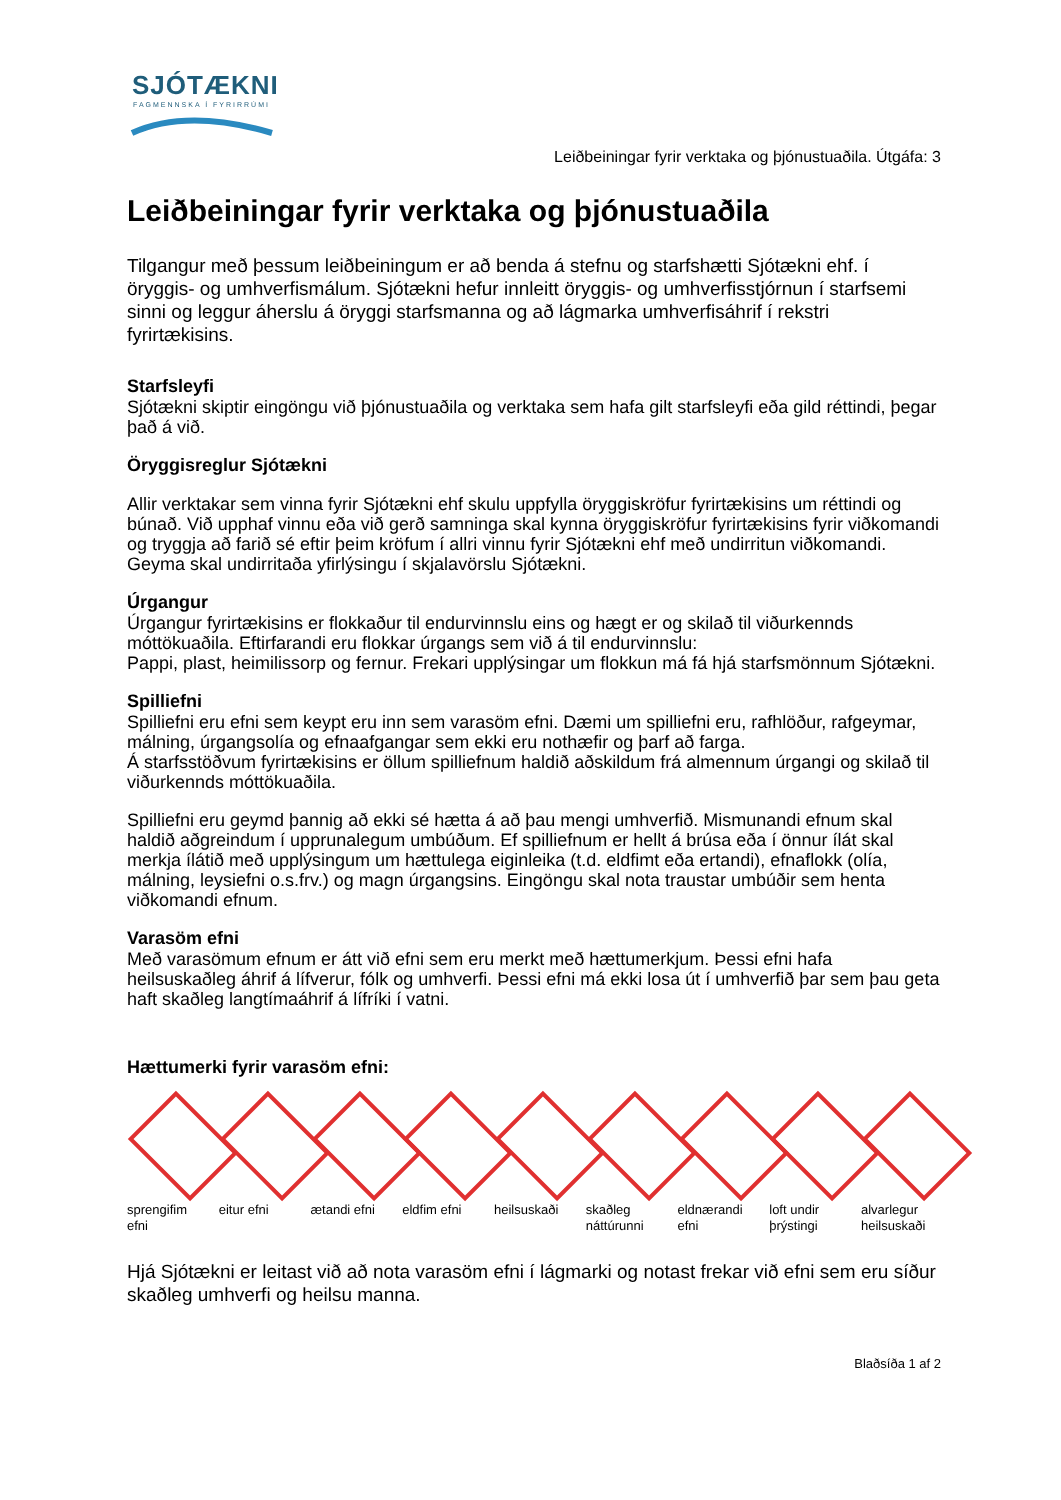SJÓTÆKNI
FAGMENNSKA Í FYRIRRÚMI
Leiðbeiningar fyrir verktaka og þjónustuaðila. Útgáfa: 3
Leiðbeiningar fyrir verktaka og þjónustuaðila
Tilgangur með þessum leiðbeiningum er að benda á stefnu og starfshætti Sjótækni ehf. í öryggis- og umhverfismálum. Sjótækni hefur innleitt öryggis- og umhverfisstjórnun í starfsemi sinni og leggur áherslu á öryggi starfsmanna og að lágmarka umhverfisáhrif í rekstri fyrirtækisins.
Starfsleyfi
Sjótækni skiptir eingöngu við þjónustuaðila og verktaka sem hafa gilt starfsleyfi eða gild réttindi, þegar það á við.
Öryggisreglur Sjótækni
Allir verktakar sem vinna fyrir Sjótækni ehf skulu uppfylla öryggiskröfur fyrirtækisins um réttindi og búnað. Við upphaf vinnu eða við gerð samninga skal kynna öryggiskröfur fyrirtækisins fyrir viðkomandi og tryggja að farið sé eftir þeim kröfum í allri vinnu fyrir Sjótækni ehf með undirritun viðkomandi. Geyma skal undirritaða yfirlýsingu í skjalavörslu Sjótækni.
Úrgangur
Úrgangur fyrirtækisins er flokkaður til endurvinnslu eins og hægt er og skilað til viðurkennds móttökuaðila. Eftirfarandi eru flokkar úrgangs sem við á til endurvinnslu:
Pappi, plast, heimilissorp og fernur. Frekari upplýsingar um flokkun má fá hjá starfsmönnum Sjótækni.
Spilliefni
Spilliefni eru efni sem keypt eru inn sem varasöm efni. Dæmi um spilliefni eru, rafhlöður, rafgeymar, málning, úrgangsolía og efnaafgangar sem ekki eru nothæfir og þarf að farga.
Á starfsstöðvum fyrirtækisins er öllum spilliefnum haldið aðskildum frá almennum úrgangi og skilað til viðurkennds móttökuaðila.
Spilliefni eru geymd þannig að ekki sé hætta á að þau mengi umhverfið. Mismunandi efnum skal haldið aðgreindum í upprunalegum umbúðum. Ef spilliefnum er hellt á brúsa eða í önnur ílát skal merkja ílátið með upplýsingum um hættulega eiginleika (t.d. eldfimt eða ertandi), efnaflokk (olía, málning, leysiefni o.s.frv.) og magn úrgangsins. Eingöngu skal nota traustar umbúðir sem henta viðkomandi efnum.
Varasöm efni
Með varasömum efnum er átt við efni sem eru merkt með hættumerkjum. Þessi efni hafa heilsuskaðleg áhrif á lífverur, fólk og umhverfi. Þessi efni má ekki losa út í umhverfið þar sem þau geta haft skaðleg langtímaáhrif á lífríki í vatni.
Hættumerki fyrir varasöm efni:
sprengifim efni
eitur efni ætandi efni
eldfim efni
heilsuskaði
skaðleg náttúrunni
eldnærandi efni
loft undir þrýstingi
alvarlegur heilsuskaði
Hjá Sjótækni er leitast við að nota varasöm efni í lágmarki og notast frekar við efni sem eru síður skaðleg umhverfi og heilsu manna.
Blaðsíða 1 af 2